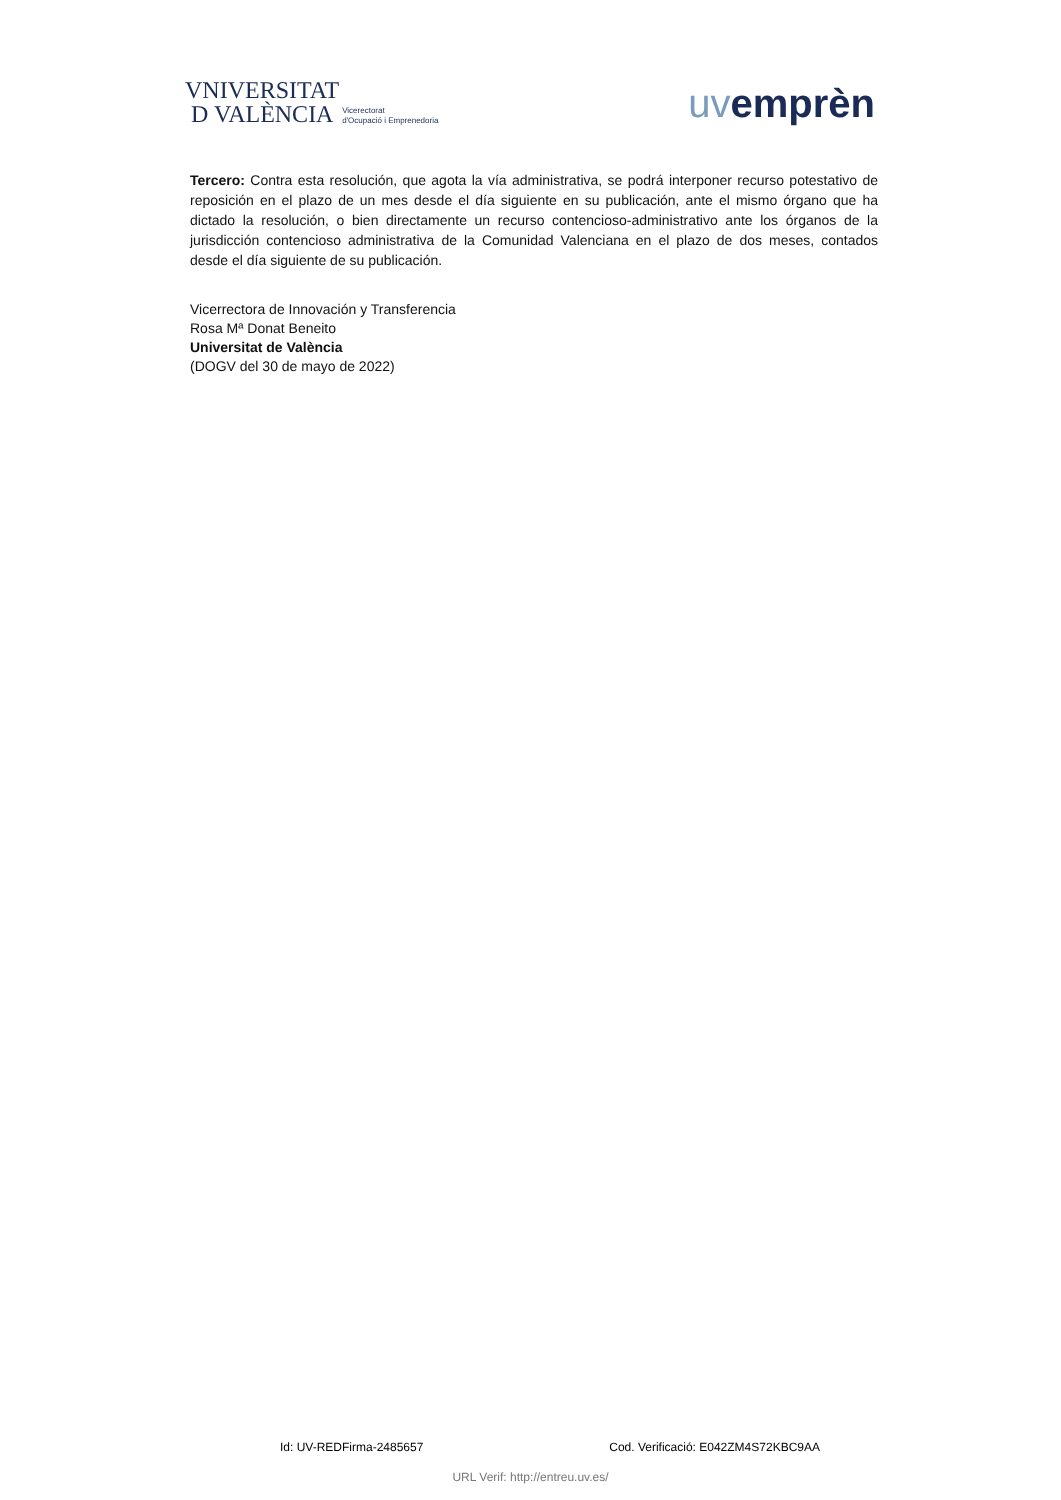VNIVERSITAT
D VALÈNCIA Vicerectorat
d'Ocupació i Emprenedoria
uvemprèn
Tercero: Contra esta resolución, que agota la vía administrativa, se podrá interponer recurso potestativo de reposición en el plazo de un mes desde el día siguiente en su publicación, ante el mismo órgano que ha dictado la resolución, o bien directamente un recurso contencioso-administrativo ante los órganos de la jurisdicción contencioso administrativa de la Comunidad Valenciana en el plazo de dos meses, contados desde el día siguiente de su publicación.
Vicerrectora de Innovación y Transferencia
Rosa Mª Donat Beneito
Universitat de València
(DOGV del 30 de mayo de 2022)
Id: UV-REDFirma-2485657 Cod. Verificació: E042ZM4S72KBC9AA
URL Verif: http://entreu.uv.es/